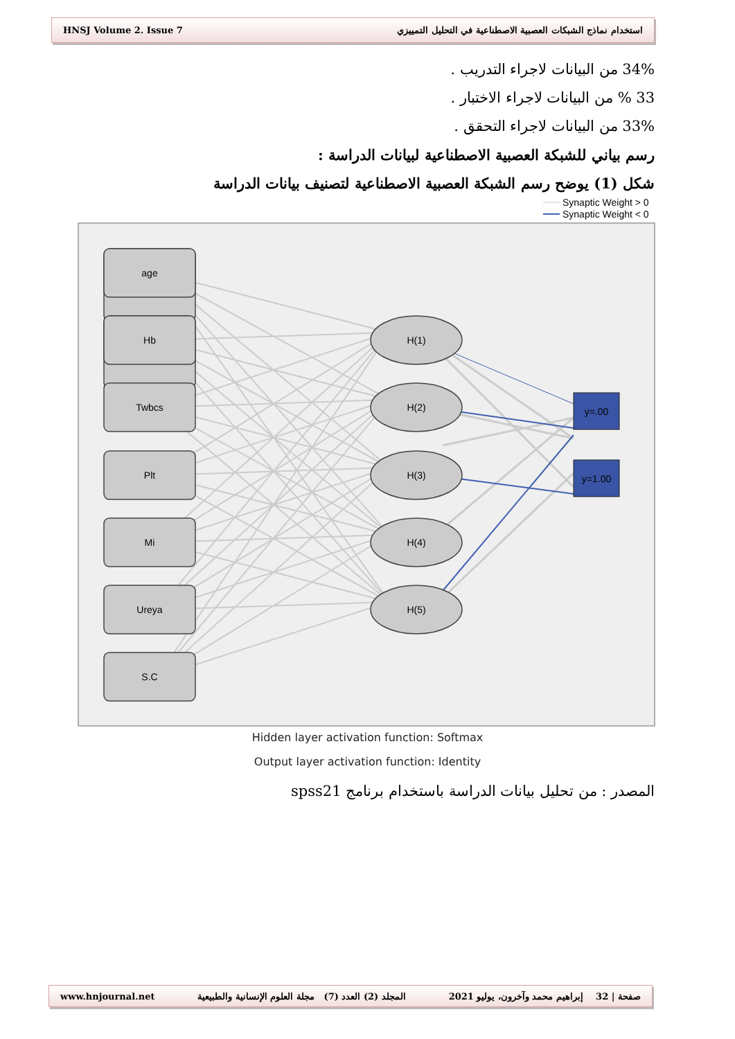HNSJ Volume 2. Issue 7 استخدام نماذج الشبكات العصبية الاصطناعية في التحليل التمييزي
34% من البيانات لاجراء التدريب .
33 % من البيانات لاجراء الاختبار .
33% من البيانات لاجراء التحقق .
رسم بياني للشبكة العصبية الاصطناعية لبيانات الدراسة :
شكل (1) يوضح رسم الشبكة العصبية الاصطناعية لتصنيف بيانات الدراسة
Synaptic Weight > 0
Synaptic Weight < 0
age
Hb
Twbcs
Plt
Mi
Ureya
S.C
H(1)
H(2)
H(3)
H(4)
H(5)
y=.00
y=1.00
Hidden layer activation function: Softmax
Output layer activation function: Identity
المصدر : من تحليل بيانات الدراسة باستخدام برنامج spss21
www.hnjournal.net المجلد (2) العدد (7) مجلة العلوم الإنسانية والطبيعية صفحة | 32 إبراهيم محمد وآخرون، يوليو 2021